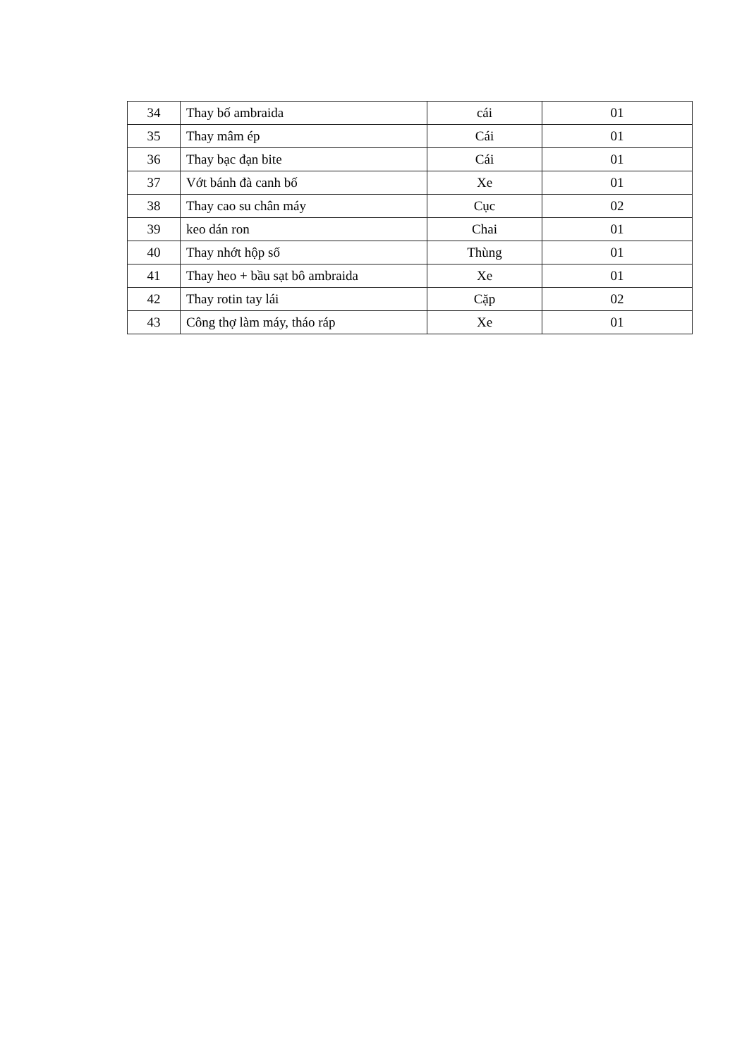| 34 | Thay bố ambraida | cái | 01 |
| 35 | Thay mâm ép | Cái | 01 |
| 36 | Thay bạc đạn bite | Cái | 01 |
| 37 | Vớt bánh đà canh bố | Xe | 01 |
| 38 | Thay cao su chân máy | Cục | 02 |
| 39 | keo dán ron | Chai | 01 |
| 40 | Thay nhớt hộp số | Thùng | 01 |
| 41 | Thay heo + bầu sạt bô ambraida | Xe | 01 |
| 42 | Thay rotin tay lái | Cặp | 02 |
| 43 | Công thợ làm máy, tháo ráp | Xe | 01 |